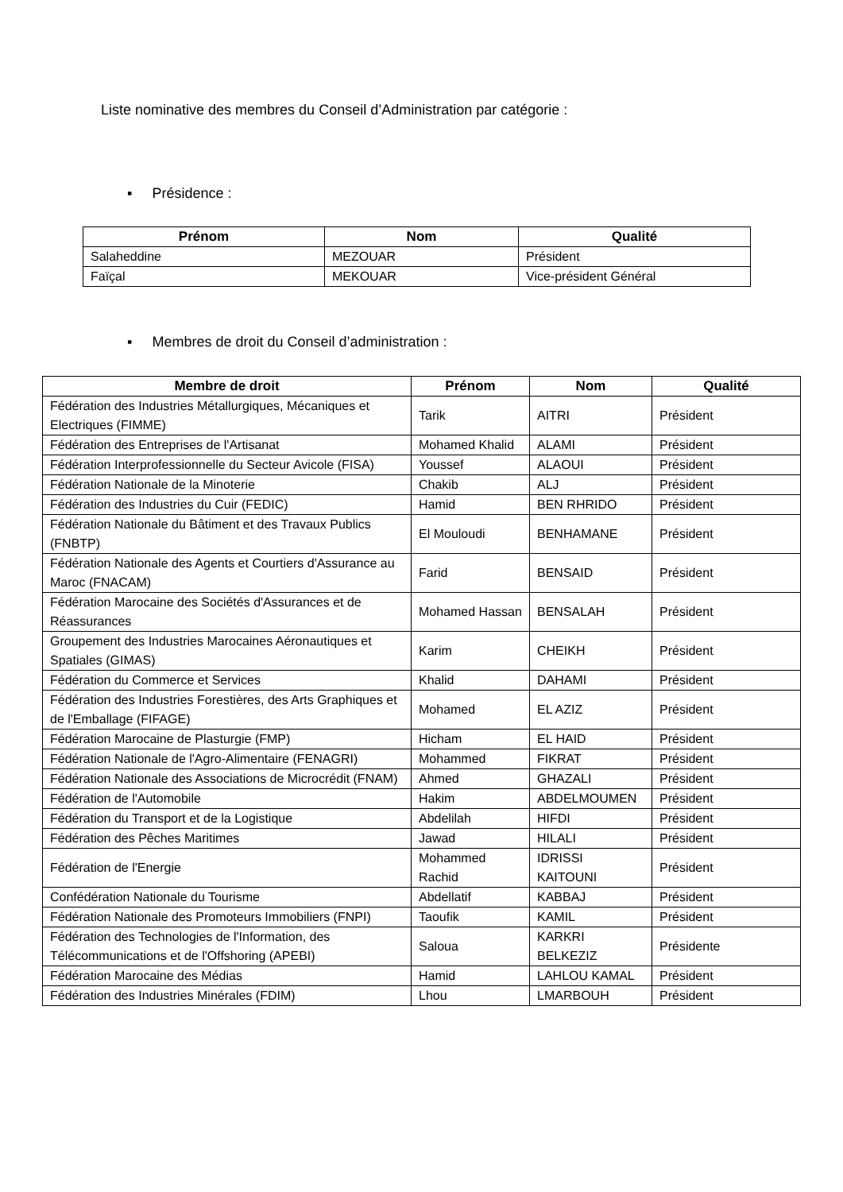Liste nominative des membres du Conseil d’Administration par catégorie :
▪ Présidence :
| Prénom | Nom | Qualité |
| --- | --- | --- |
| Salaheddine | MEZOUAR | Président |
| Faïçal | MEKOUAR | Vice-président Général |
▪ Membres de droit du Conseil d’administration :
| Membre de droit | Prénom | Nom | Qualité |
| --- | --- | --- | --- |
| Fédération des Industries Métallurgiques, Mécaniques et Electriques (FIMME) | Tarik | AITRI | Président |
| Fédération des Entreprises de l'Artisanat | Mohamed Khalid | ALAMI | Président |
| Fédération Interprofessionnelle du Secteur Avicole (FISA) | Youssef | ALAOUI | Président |
| Fédération Nationale de la Minoterie | Chakib | ALJ | Président |
| Fédération des Industries du Cuir (FEDIC) | Hamid | BEN RHRIDO | Président |
| Fédération Nationale du Bâtiment et des Travaux Publics (FNBTP) | El Mouloudi | BENHAMANE | Président |
| Fédération Nationale des Agents et Courtiers d'Assurance au Maroc (FNACAM) | Farid | BENSAID | Président |
| Fédération Marocaine des Sociétés d'Assurances et de Réassurances | Mohamed Hassan | BENSALAH | Président |
| Groupement des Industries Marocaines Aéronautiques et Spatiales (GIMAS) | Karim | CHEIKH | Président |
| Fédération du Commerce et Services | Khalid | DAHAMI | Président |
| Fédération des Industries Forestières, des Arts Graphiques et de l'Emballage (FIFAGE) | Mohamed | EL AZIZ | Président |
| Fédération Marocaine de Plasturgie (FMP) | Hicham | EL HAID | Président |
| Fédération Nationale de l'Agro-Alimentaire (FENAGRI) | Mohammed | FIKRAT | Président |
| Fédération Nationale des Associations de Microcrédit (FNAM) | Ahmed | GHAZALI | Président |
| Fédération de l'Automobile | Hakim | ABDELMOUMEN | Président |
| Fédération du Transport et de la Logistique | Abdelilah | HIFDI | Président |
| Fédération des Pêches Maritimes | Jawad | HILALI | Président |
| Fédération de l'Energie | Mohammed Rachid | IDRISSI KAITOUNI | Président |
| Confédération Nationale du Tourisme | Abdellatif | KABBAJ | Président |
| Fédération Nationale des Promoteurs Immobiliers (FNPI) | Taoufik | KAMIL | Président |
| Fédération des Technologies de l'Information, des Télécommunications et de l'Offshoring (APEBI) | Saloua | KARKRI BELKEZIZ | Présidente |
| Fédération Marocaine des Médias | Hamid | LAHLOU KAMAL | Président |
| Fédération des Industries Minérales (FDIM) | Lhou | LMARBOUH | Président |